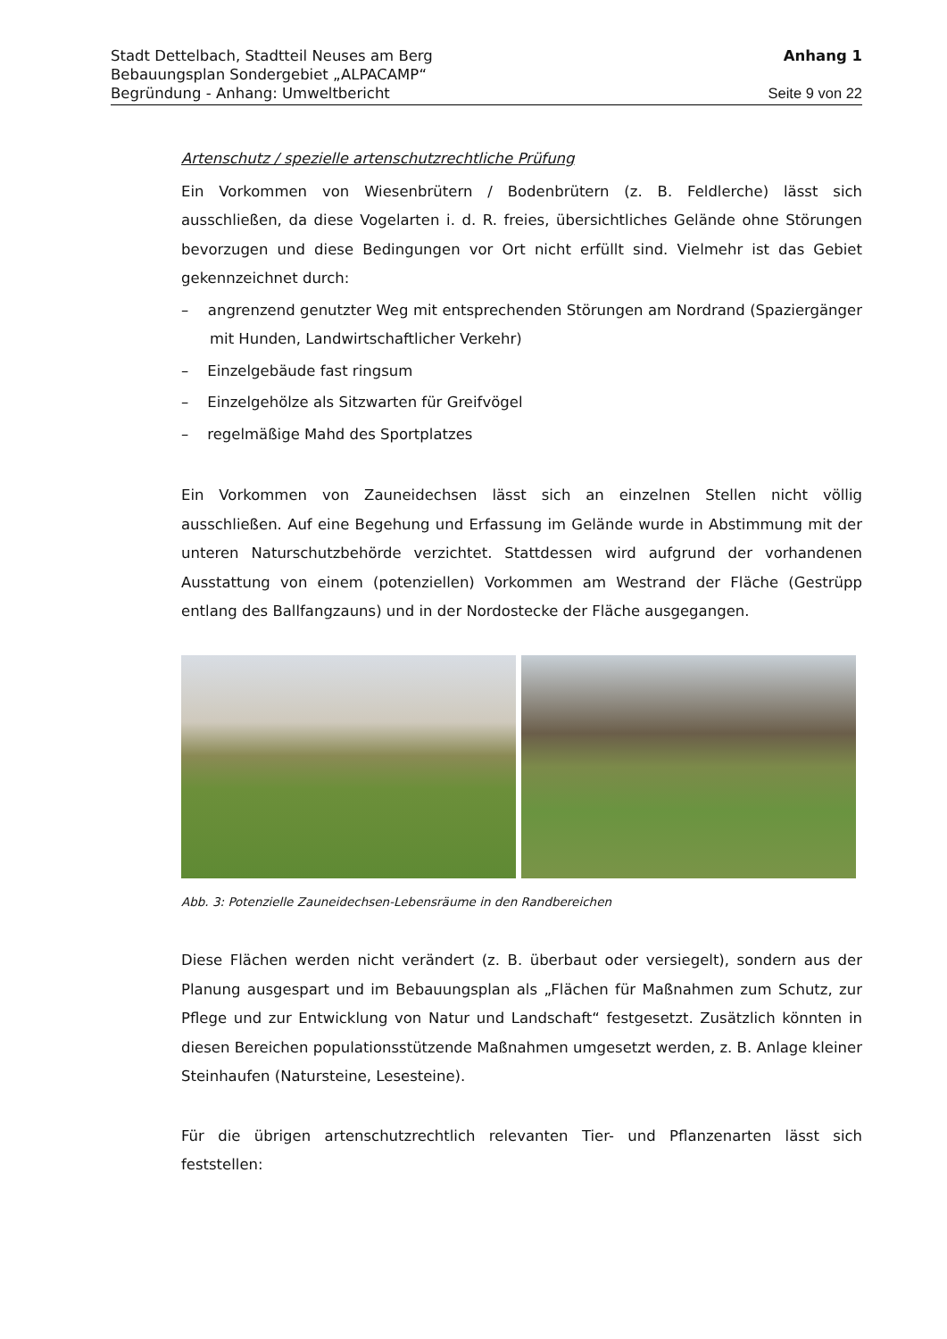Stadt Dettelbach, Stadtteil Neuses am Berg Anhang 1
Bebauungsplan Sondergebiet „ALPACAMP“
Begründung - Anhang: Umweltbericht Seite 9 von 22
Artenschutz / spezielle artenschutzrechtliche Prüfung
Ein Vorkommen von Wiesenbrütern / Bodenbrütern (z. B. Feldlerche) lässt sich ausschließen, da diese Vogelarten i. d. R. freies, übersichtliches Gelände ohne Störungen bevorzugen und diese Bedingungen vor Ort nicht erfüllt sind. Vielmehr ist das Gebiet gekennzeichnet durch:
– angrenzend genutzter Weg mit entsprechenden Störungen am Nordrand (Spaziergänger mit Hunden, Landwirtschaftlicher Verkehr)
– Einzelgebäude fast ringsum
– Einzelgehölze als Sitzwarten für Greifvögel
– regelmäßige Mahd des Sportplatzes
Ein Vorkommen von Zauneidechsen lässt sich an einzelnen Stellen nicht völlig ausschließen. Auf eine Begehung und Erfassung im Gelände wurde in Abstimmung mit der unteren Naturschutzbehörde verzichtet. Stattdessen wird aufgrund der vorhandenen Ausstattung von einem (potenziellen) Vorkommen am Westrand der Fläche (Gestrüpp entlang des Ballfangzauns) und in der Nordostecke der Fläche ausgegangen.
Abb. 3: Potenzielle Zauneidechsen-Lebensräume in den Randbereichen
Diese Flächen werden nicht verändert (z. B. überbaut oder versiegelt), sondern aus der Planung ausgespart und im Bebauungsplan als „Flächen für Maßnahmen zum Schutz, zur Pflege und zur Entwicklung von Natur und Landschaft“ festgesetzt. Zusätzlich könnten in diesen Bereichen populationsstützende Maßnahmen umgesetzt werden, z. B. Anlage kleiner Steinhaufen (Natursteine, Lesesteine).
Für die übrigen artenschutzrechtlich relevanten Tier- und Pflanzenarten lässt sich feststellen: